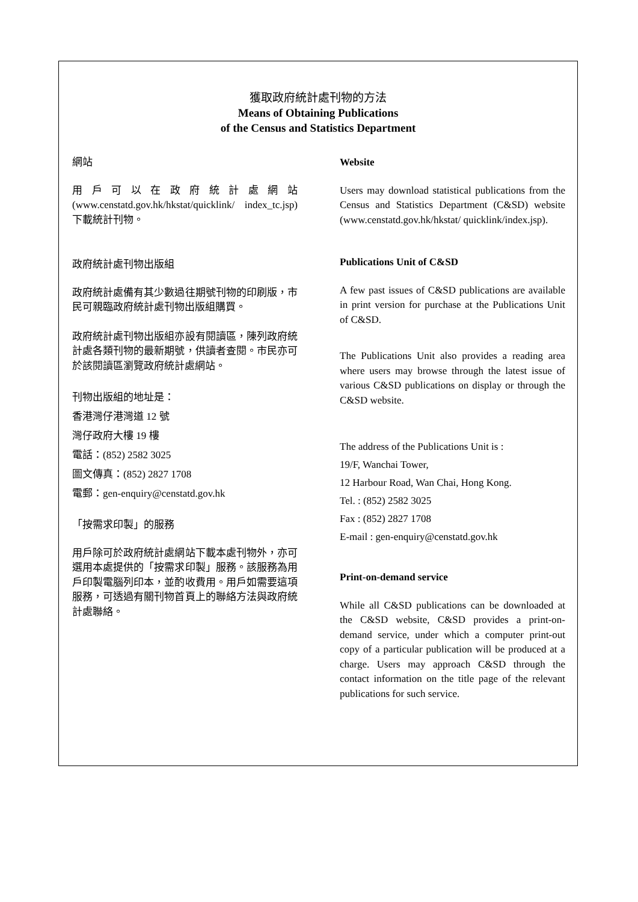獲取政府統計處刊物的方法
Means of Obtaining Publications
of the Census and Statistics Department
網站
用戶可以在政府統計處網站 (www.censtatd.gov.hk/hkstat/quicklink/ index_tc.jsp) 下載統計刊物。
政府統計處刊物出版組
政府統計處備有其少數過往期號刊物的印刷版，市民可親臨政府統計處刊物出版組購買。
政府統計處刊物出版組亦設有閱讀區，陳列政府統計處各類刊物的最新期號，供讀者查閱。市民亦可於該閱讀區瀏覽政府統計處網站。
刊物出版組的地址是：
香港灣仔港灣道 12 號
灣仔政府大樓 19 樓
電話：(852) 2582 3025
圖文傳真：(852) 2827 1708
電郵：gen-enquiry@censtatd.gov.hk
「按需求印製」的服務
用戶除可於政府統計處網站下載本處刊物外，亦可選用本處提供的「按需求印製」服務。該服務為用戶印製電腦列印本，並酌收費用。用戶如需要這項服務，可透過有關刊物首頁上的聯絡方法與政府統計處聯絡。
Website
Users may download statistical publications from the Census and Statistics Department (C&SD) website (www.censtatd.gov.hk/hkstat/ quicklink/index.jsp).
Publications Unit of C&SD
A few past issues of C&SD publications are available in print version for purchase at the Publications Unit of C&SD.
The Publications Unit also provides a reading area where users may browse through the latest issue of various C&SD publications on display or through the C&SD website.
The address of the Publications Unit is :
19/F, Wanchai Tower,
12 Harbour Road, Wan Chai, Hong Kong.
Tel. : (852) 2582 3025
Fax : (852) 2827 1708
E-mail : gen-enquiry@censtatd.gov.hk
Print-on-demand service
While all C&SD publications can be downloaded at the C&SD website, C&SD provides a print-on-demand service, under which a computer print-out copy of a particular publication will be produced at a charge. Users may approach C&SD through the contact information on the title page of the relevant publications for such service.